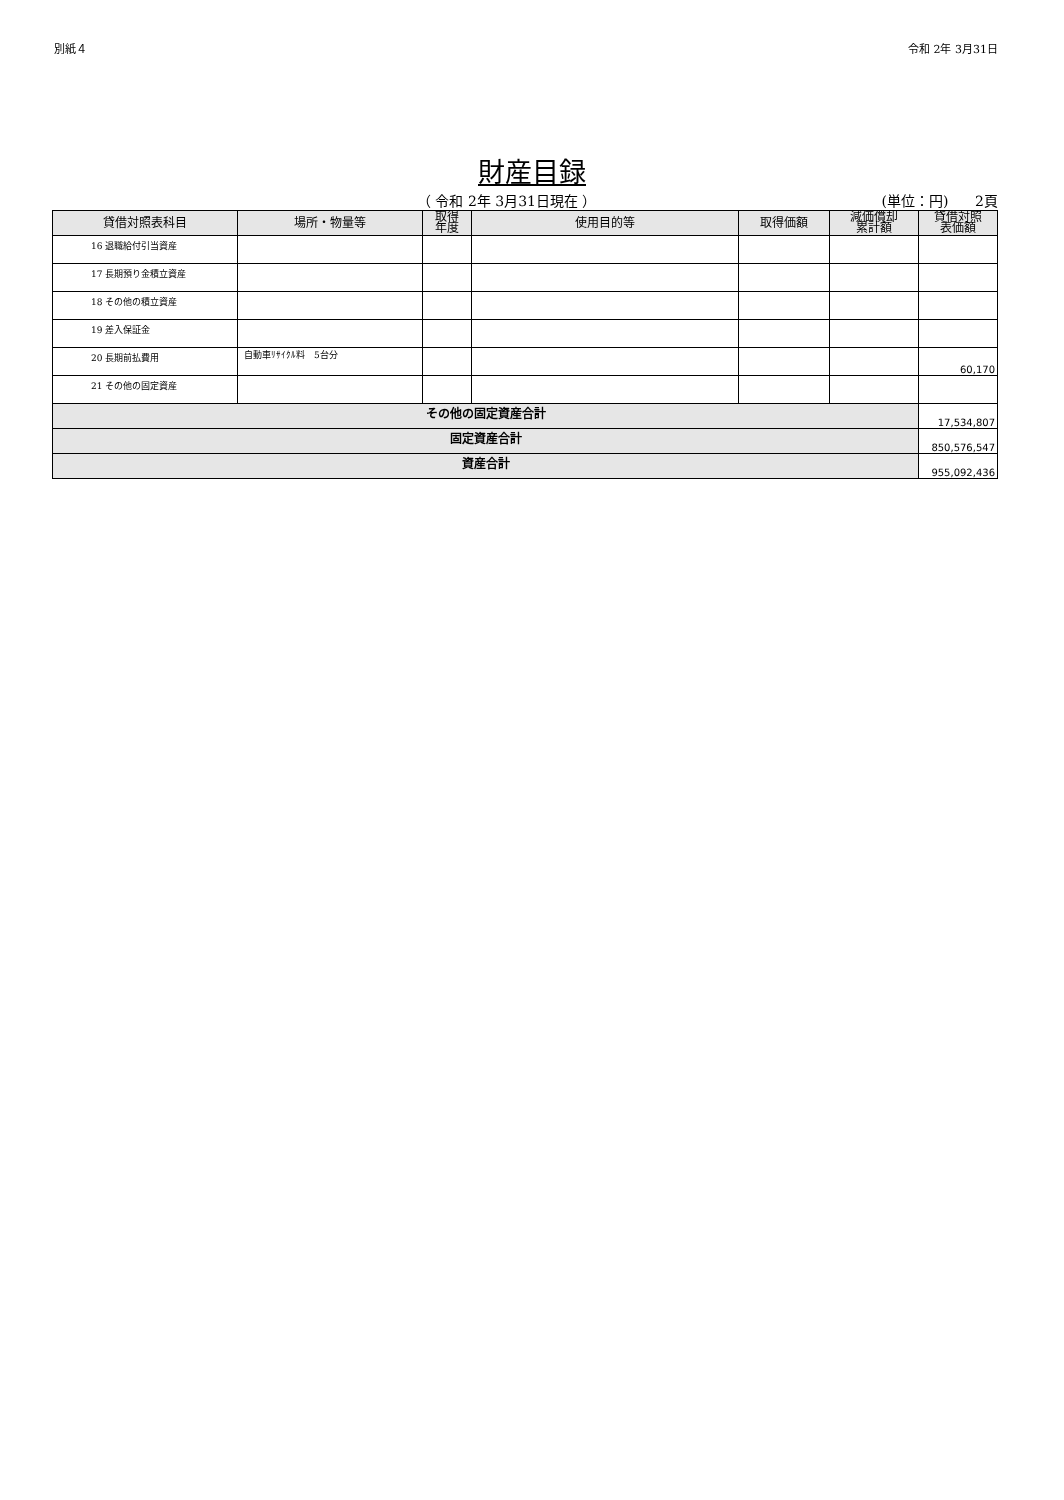別紙４ 令和 2年 3月31日
財産目録
（ 令和 2年 3月31日現在 ） (単位：円) 2頁
| 貸借対照表科目 | 場所・物量等 | 取得 年度 | 使用目的等 | 取得価額 | 減価償却 累計額 | 貸借対照 表価額 |
| --- | --- | --- | --- | --- | --- | --- |
| 16 退職給付引当資産 | | | | | | |
| 17 長期預り金積立資産 | | | | | | |
| 18 その他の積立資産 | | | | | | |
| 19 差入保証金 | | | | | | |
| 20 長期前払費用 | 自動車ﾘｻｲｸﾙ料 5台分 | | | | | 60,170 |
| 21 その他の固定資産 | | | | | | |
| その他の固定資産合計 | | | | | | 17,534,807 |
| 固定資産合計 | | | | | | 850,576,547 |
| 資産合計 | | | | | | 955,092,436 |